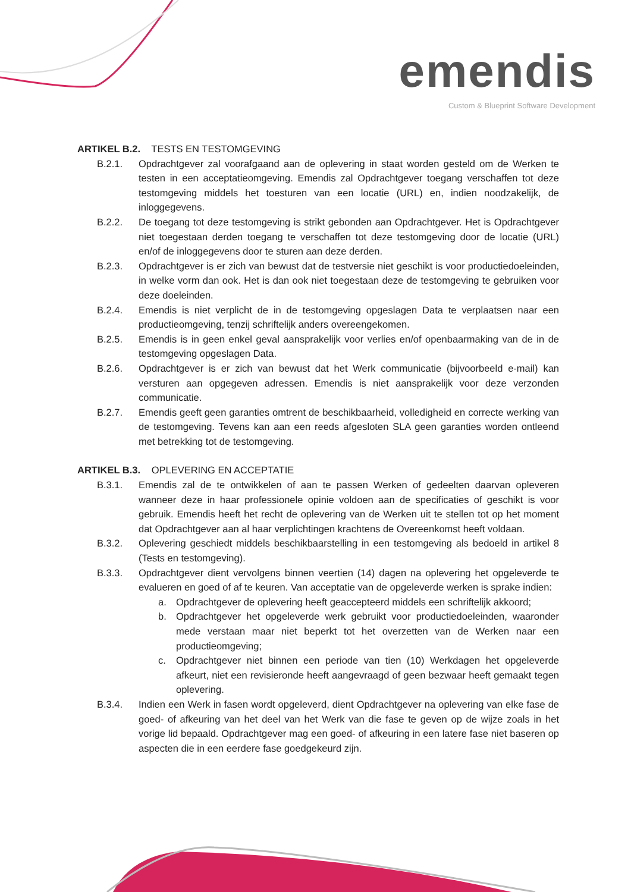emendis
Custom & Blueprint Software Development
ARTIKEL B.2. TESTS EN TESTOMGEVING
B.2.1. Opdrachtgever zal voorafgaand aan de oplevering in staat worden gesteld om de Werken te testen in een acceptatieomgeving. Emendis zal Opdrachtgever toegang verschaffen tot deze testomgeving middels het toesturen van een locatie (URL) en, indien noodzakelijk, de inloggegevens.
B.2.2. De toegang tot deze testomgeving is strikt gebonden aan Opdrachtgever. Het is Opdrachtgever niet toegestaan derden toegang te verschaffen tot deze testomgeving door de locatie (URL) en/of de inloggegevens door te sturen aan deze derden.
B.2.3. Opdrachtgever is er zich van bewust dat de testversie niet geschikt is voor productiedoeleinden, in welke vorm dan ook. Het is dan ook niet toegestaan deze de testomgeving te gebruiken voor deze doeleinden.
B.2.4. Emendis is niet verplicht de in de testomgeving opgeslagen Data te verplaatsen naar een productieomgeving, tenzij schriftelijk anders overeengekomen.
B.2.5. Emendis is in geen enkel geval aansprakelijk voor verlies en/of openbaarmaking van de in de testomgeving opgeslagen Data.
B.2.6. Opdrachtgever is er zich van bewust dat het Werk communicatie (bijvoorbeeld e-mail) kan versturen aan opgegeven adressen. Emendis is niet aansprakelijk voor deze verzonden communicatie.
B.2.7. Emendis geeft geen garanties omtrent de beschikbaarheid, volledigheid en correcte werking van de testomgeving. Tevens kan aan een reeds afgesloten SLA geen garanties worden ontleend met betrekking tot de testomgeving.
ARTIKEL B.3. OPLEVERING EN ACCEPTATIE
B.3.1. Emendis zal de te ontwikkelen of aan te passen Werken of gedeelten daarvan opleveren wanneer deze in haar professionele opinie voldoen aan de specificaties of geschikt is voor gebruik. Emendis heeft het recht de oplevering van de Werken uit te stellen tot op het moment dat Opdrachtgever aan al haar verplichtingen krachtens de Overeenkomst heeft voldaan.
B.3.2. Oplevering geschiedt middels beschikbaarstelling in een testomgeving als bedoeld in artikel 8 (Tests en testomgeving).
B.3.3. Opdrachtgever dient vervolgens binnen veertien (14) dagen na oplevering het opgeleverde te evalueren en goed of af te keuren. Van acceptatie van de opgeleverde werken is sprake indien:
a. Opdrachtgever de oplevering heeft geaccepteerd middels een schriftelijk akkoord;
b. Opdrachtgever het opgeleverde werk gebruikt voor productiedoeleinden, waaronder mede verstaan maar niet beperkt tot het overzetten van de Werken naar een productieomgeving;
c. Opdrachtgever niet binnen een periode van tien (10) Werkdagen het opgeleverde afkeurt, niet een revisieronde heeft aangevraagd of geen bezwaar heeft gemaakt tegen oplevering.
B.3.4. Indien een Werk in fasen wordt opgeleverd, dient Opdrachtgever na oplevering van elke fase de goed- of afkeuring van het deel van het Werk van die fase te geven op de wijze zoals in het vorige lid bepaald. Opdrachtgever mag een goed- of afkeuring in een latere fase niet baseren op aspecten die in een eerdere fase goedgekeurd zijn.